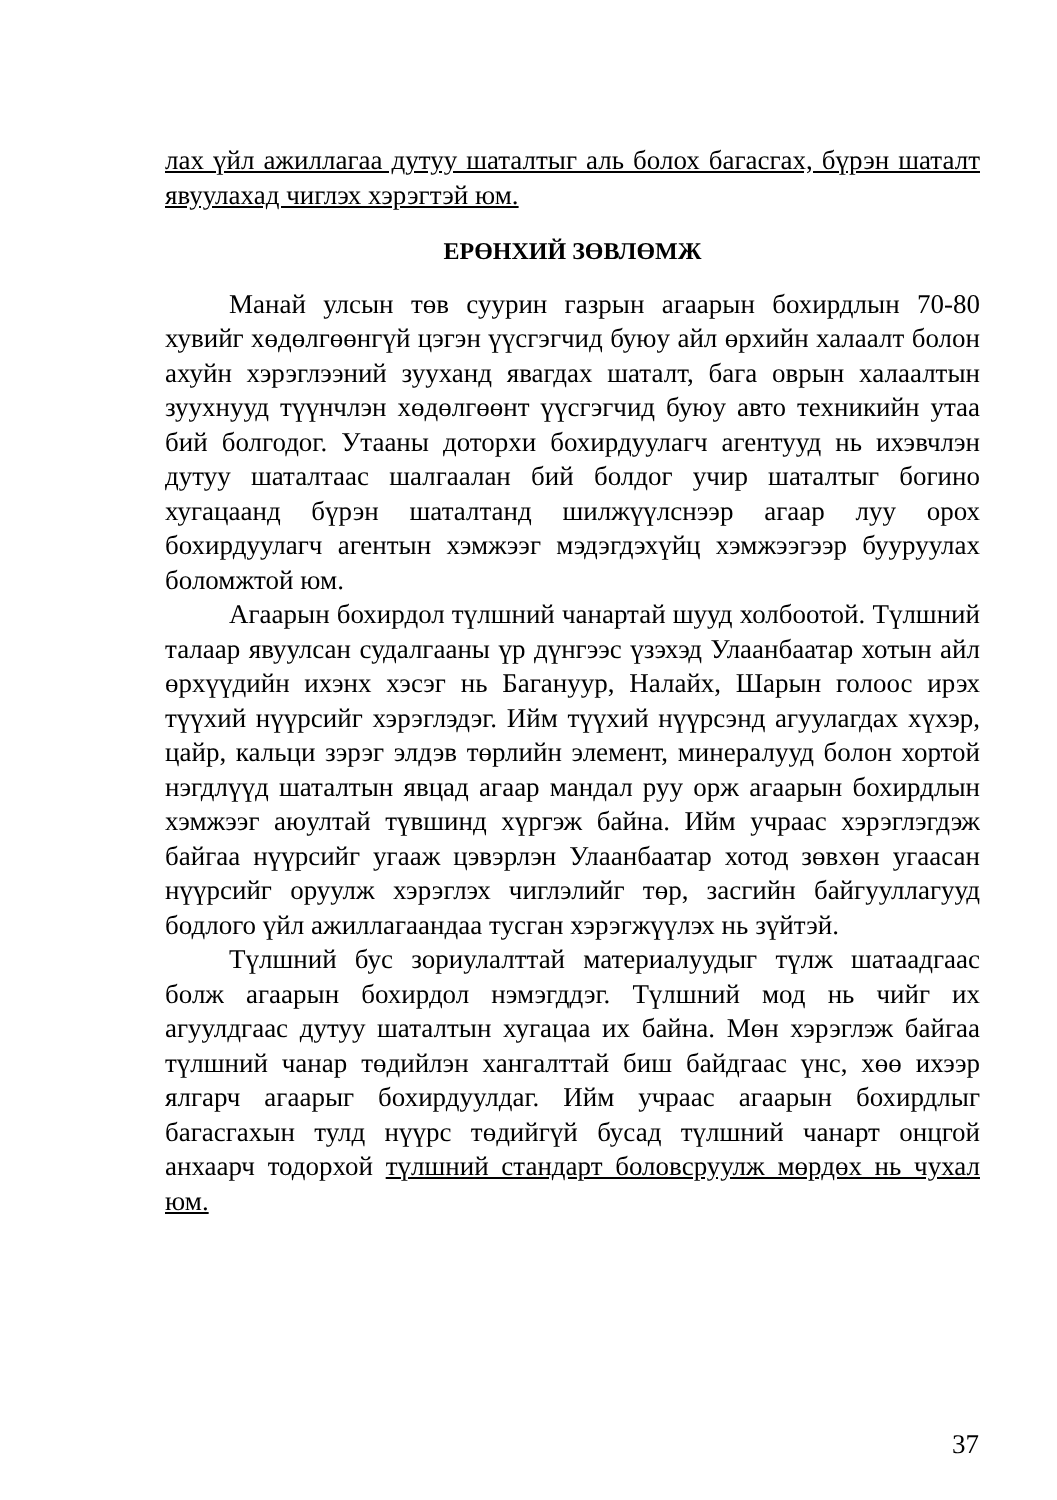лах үйл ажиллагаа дутуу шаталтыг аль болох багасгах, бүрэн шаталт явуулахад чиглэх хэрэгтэй юм.
ЕРӨНХИЙ ЗӨВЛӨМЖ
Манай улсын төв суурин газрын агаарын бохирдлын 70-80 хувийг хөдөлгөөнгүй цэгэн үүсгэгчид буюу айл өрхийн халаалт болон ахуйн хэрэглээний зууханд явагдах шаталт, бага оврын халаалтын зуухнууд түүнчлэн хөдөлгөөнт үүсгэгчид буюу авто техникийн утаа бий болгодог. Утааны доторхи бохирдуулагч агентууд нь ихэвчлэн дутуу шаталтаас шалгаалан бий болдог учир шаталтыг богино хугацаанд бүрэн шаталтанд шилжүүлснээр агаар луу орох бохирдуулагч агентын хэмжээг мэдэгдэхүйц хэмжээгээр бууруулах боломжтой юм.
Агаарын бохирдол түлшний чанартай шууд холбоотой. Түлшний талаар явуулсан судалгааны үр дүнгээс үзэхэд Улаанбаатар хотын айл өрхүүдийн ихэнх хэсэг нь Багануур, Налайх, Шарын голоос ирэх түүхий нүүрсийг хэрэглэдэг. Ийм түүхий нүүрсэнд агуулагдах хүхэр, цайр, кальци зэрэг элдэв төрлийн элемент, минералууд болон хортой нэгдлүүд шаталтын явцад агаар мандал руу орж агаарын бохирдлын хэмжээг аюултай түвшинд хүргэж байна. Ийм учраас хэрэглэгдэж байгаа нүүрсийг угааж цэвэрлэн Улаанбаатар хотод зөвхөн угаасан нүүрсийг оруулж хэрэглэх чиглэлийг төр, засгийн байгууллагууд бодлого үйл ажиллагаандаа тусган хэрэгжүүлэх нь зүйтэй.
Түлшний бус зориулалттай материалуудыг түлж шатаадгаас болж агаарын бохирдол нэмэгддэг. Түлшний мод нь чийг их агуулдгаас дутуу шаталтын хугацаа их байна. Мөн хэрэглэж байгаа түлшний чанар төдийлэн хангалттай биш байдгаас үнс, хөө ихээр ялгарч агаарыг бохирдуулдаг. Ийм учраас агаарын бохирдлыг багасгахын тулд нүүрс төдийгүй бусад түлшний чанарт онцгой анхаарч тодорхой түлшний стандарт боловсруулж мөрдөх нь чухал юм.
37